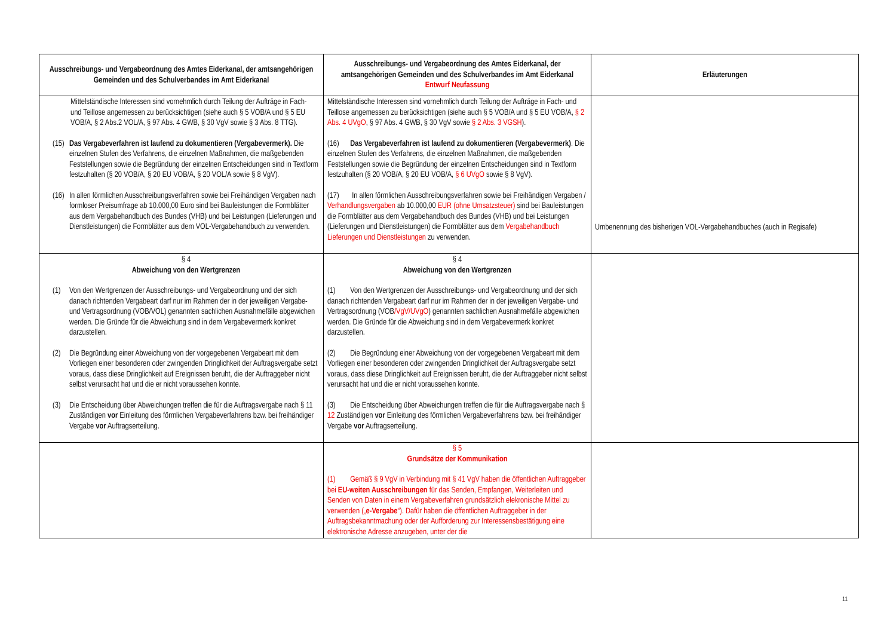| Ausschreibungs- und Vergabeordnung des Amtes Eiderkanal, der amtsangehörigen Gemeinden und des Schulverbandes im Amt Eiderkanal | Ausschreibungs- und Vergabeordnung des Amtes Eiderkanal, der amtsangehörigen Gemeinden und des Schulverbandes im Amt Eiderkanal Entwurf Neufassung | Erläuterungen |
| --- | --- | --- |
| Mittelständische Interessen sind vornehmlich durch Teilung der Aufträge in Fach- und Teillose angemessen zu berücksichtigen (siehe auch § 5 VOB/A und § 5 EU VOB/A, § 2 Abs.2 VOL/A, § 97 Abs. 4 GWB, § 30 VgV sowie § 3 Abs. 8 TTG). (15) Das Vergabeverfahren ist laufend zu dokumentieren (Vergabevermerk). Die einzelnen Stufen des Verfahrens, die einzelnen Maßnahmen, die maßgebenden Feststellungen sowie die Begründung der einzelnen Entscheidungen sind in Textform festzuhalten (§ 20 VOB/A, § 20 EU VOB/A, § 20 VOL/A sowie § 8 VgV). (16) In allen förmlichen Ausschreibungsverfahren sowie bei Freihändigen Vergaben nach formloser Preisumfrage ab 10.000,00 Euro sind bei Bauleistungen die Formblätter aus dem Vergabehandbuch des Bundes (VHB) und bei Leistungen (Lieferungen und Dienstleistungen) die Formblätter aus dem VOL-Vergabehandbuch zu verwenden. | Mittelständische Interessen sind vornehmlich durch Teilung der Aufträge in Fach- und Teillose angemessen zu berücksichtigen (siehe auch § 5 VOB/A und § 5 EU VOB/A, § 2 Abs. 4 UVgO , § 97 Abs. 4 GWB, § 30 VgV sowie § 2 Abs. 3 VGSH ). (16) Das Vergabeverfahren ist laufend zu dokumentieren (Vergabevermerk) . Die einzelnen Stufen des Verfahrens, die einzelnen Maßnahmen, die maßgebenden Feststellungen sowie die Begründung der einzelnen Entscheidungen sind in Textform festzuhalten (§ 20 VOB/A, § 20 EU VOB/A, § 6 UVgO sowie § 8 VgV). (17) In allen förmlichen Ausschreibungsverfahren sowie bei Freihändigen Vergaben / Verhandlungsvergaben ab 10.000,00 EUR (ohne Umsatzsteuer) sind bei Bauleistungen die Formblätter aus dem Vergabehandbuch des Bundes (VHB) und bei Leistungen (Lieferungen und Dienstleistungen) die Formblätter aus dem Vergabehandbuch Lieferungen und Dienstleistungen zu verwenden. | Umbenennung des bisherigen VOL-Vergabehandbuches (auch in Regisafe) |
| § 4 Abweichung von den Wertgrenzen (1) Von den Wertgrenzen der Ausschreibungs- und Vergabeordnung und der sich danach richtenden Vergabeart darf nur im Rahmen der in der jeweiligen Vergabe- und Vertragsordnung (VOB/VOL) genannten sachlichen Ausnahmefälle abgewichen werden. Die Gründe für die Abweichung sind in dem Vergabevermerk konkret darzustellen. (2) Die Begründung einer Abweichung von der vorgegebenen Vergabeart mit dem Vorliegen einer besonderen oder zwingenden Dringlichkeit der Auftragsvergabe setzt voraus, dass diese Dringlichkeit auf Ereignissen beruht, die der Auftraggeber nicht selbst verursacht hat und die er nicht voraussehen konnte. (3) Die Entscheidung über Abweichungen treffen die für die Auftragsvergabe nach § 11 Zuständigen vor Einleitung des förmlichen Vergabeverfahrens bzw. bei freihändiger Vergabe vor Auftragserteilung. | § 4 Abweichung von den Wertgrenzen (1) Von den Wertgrenzen der Ausschreibungs- und Vergabeordnung und der sich danach richtenden Vergabeart darf nur im Rahmen der in der jeweiligen Vergabe- und Vertragsordnung (VOB /VgV/UVgO ) genannten sachlichen Ausnahmefälle abgewichen werden. Die Gründe für die Abweichung sind in dem Vergabevermerk konkret darzustellen. (2) Die Begründung einer Abweichung von der vorgegebenen Vergabeart mit dem Vorliegen einer besonderen oder zwingenden Dringlichkeit der Auftragsvergabe setzt voraus, dass diese Dringlichkeit auf Ereignissen beruht, die der Auftraggeber nicht selbst verursacht hat und die er nicht voraussehen konnte. (3) Die Entscheidung über Abweichungen treffen die für die Auftragsvergabe nach § 12 Zuständigen vor Einleitung des förmlichen Vergabeverfahrens bzw. bei freihändiger Vergabe vor Auftragserteilung. | |
| | § 5 Grundsätze der Kommunikation (1) Gemäß § 9 VgV in Verbindung mit § 41 VgV haben die öffentlichen Auftraggeber bei EU-weiten Ausschreibungen für das Senden, Empfangen, Weiterleiten und Senden von Daten in einem Vergabeverfahren grundsätzlich elekronische Mittel zu verwenden („ e-Vergabe “). Dafür haben die öffentlichen Auftraggeber in der Auftragsbekanntmachung oder der Aufforderung zur Interessensbestätigung eine elektronische Adresse anzugeben, unter der die | |
11